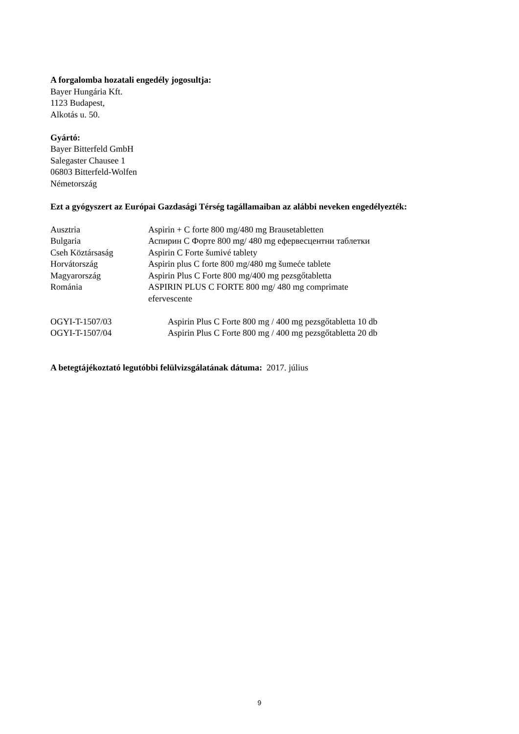A forgalomba hozatali engedély jogosultja:
Bayer Hungária Kft.
1123 Budapest,
Alkotás u. 50.
Gyártó:
Bayer Bitterfeld GmbH
Salegaster Chausee 1
06803 Bitterfeld-Wolfen
Németország
Ezt a gyógyszert az Európai Gazdasági Térség tagállamaiban az alábbi neveken engedélyezték:
| Ausztria | Aspirin + C forte 800 mg/480 mg Brausetabletten |
| Bulgaria | Аспирин С Форте 800 mg/ 480 mg ефервесцентни таблетки |
| Cseh Köztársaság | Aspirin C Forte šumivé tablety |
| Horvátország | Aspirin plus C forte 800 mg/480 mg šumeće tablete |
| Magyarország | Aspirin Plus C Forte 800 mg/400 mg pezsgőtabletta |
| Románia | ASPIRIN PLUS C FORTE 800 mg/ 480 mg comprimate efervescente |
| OGYI-T-1507/03 | Aspirin Plus C Forte 800 mg / 400 mg pezsgőtabletta 10 db |
| OGYI-T-1507/04 | Aspirin Plus C Forte 800 mg / 400 mg pezsgőtabletta 20 db |
A betegtájékoztató legutóbbi felülvizsgálatának dátuma: 2017. július
9